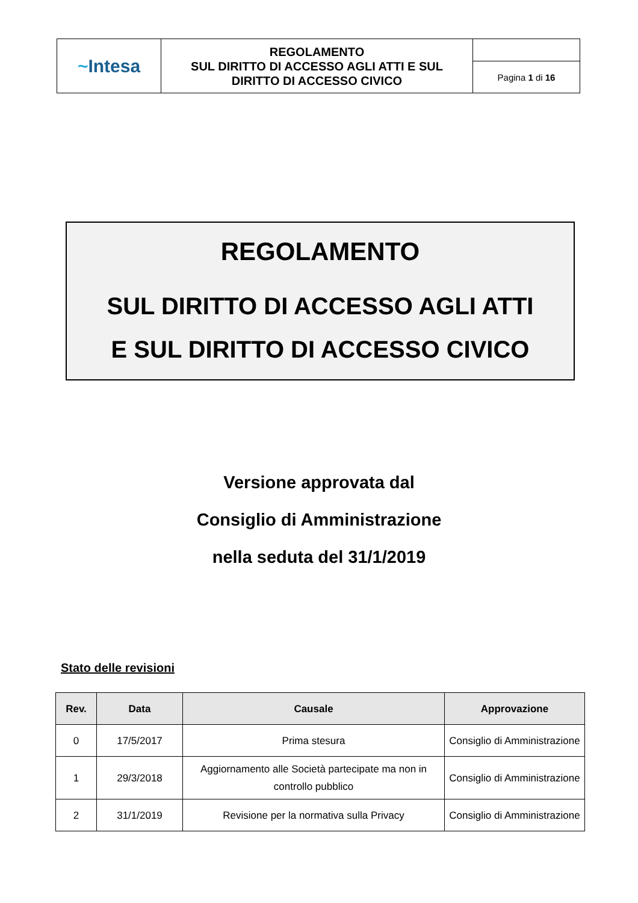| ~ Intesa | REGOLAMENTO SUL DIRITTO DI ACCESSO AGLI ATTI E SUL DIRITTO DI ACCESSO CIVICO | |
| | | Pagina 1 di 16 |
REGOLAMENTO
SUL DIRITTO DI ACCESSO AGLI ATTI
E SUL DIRITTO DI ACCESSO CIVICO
Versione approvata dal
Consiglio di Amministrazione
nella seduta del 31/1/2019
Stato delle revisioni
| Rev. | Data | Causale | Approvazione |
| --- | --- | --- | --- |
| 0 | 17/5/2017 | Prima stesura | Consiglio di Amministrazione |
| 1 | 29/3/2018 | Aggiornamento alle Società partecipate ma non in controllo pubblico | Consiglio di Amministrazione |
| 2 | 31/1/2019 | Revisione per la normativa sulla Privacy | Consiglio di Amministrazione |